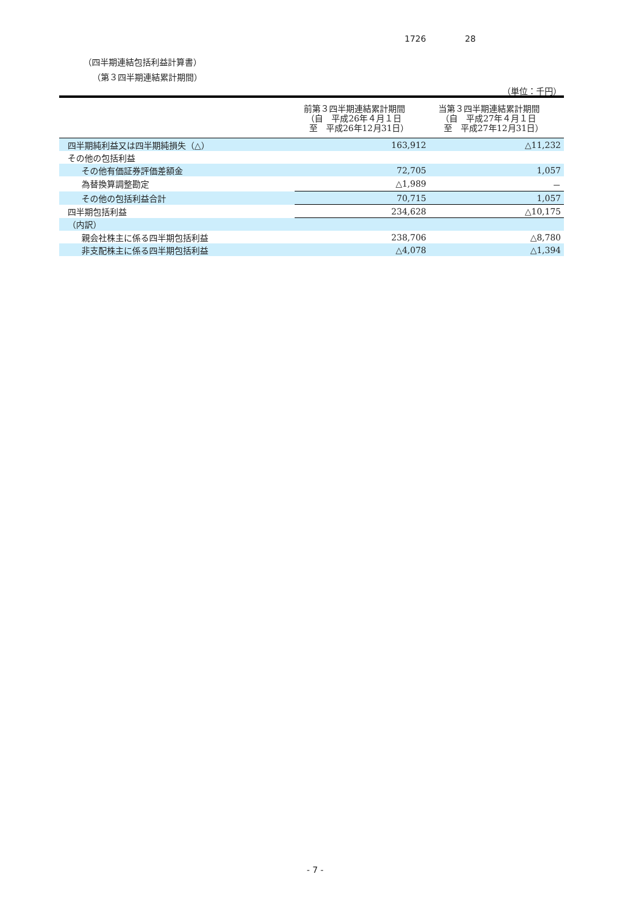1726 28
（四半期連結包括利益計算書）
（第３四半期連結累計期間）
（単位：千円）
| | 前第３四半期連結累計期間 （自 平成26年４月１日 至 平成26年12月31日） | 当第３四半期連結累計期間 （自 平成27年４月１日 至 平成27年12月31日） |
| --- | --- | --- |
| 四半期純利益又は四半期純損失（△） | 163,912 | △11,232 |
| その他の包括利益 | | |
| その他有価証券評価差額金 | 72,705 | 1,057 |
| 為替換算調整勘定 | △1,989 | － |
| その他の包括利益合計 | 70,715 | 1,057 |
| 四半期包括利益 | 234,628 | △10,175 |
| （内訳） | | |
| 親会社株主に係る四半期包括利益 | 238,706 | △8,780 |
| 非支配株主に係る四半期包括利益 | △4,078 | △1,394 |
- 7 -